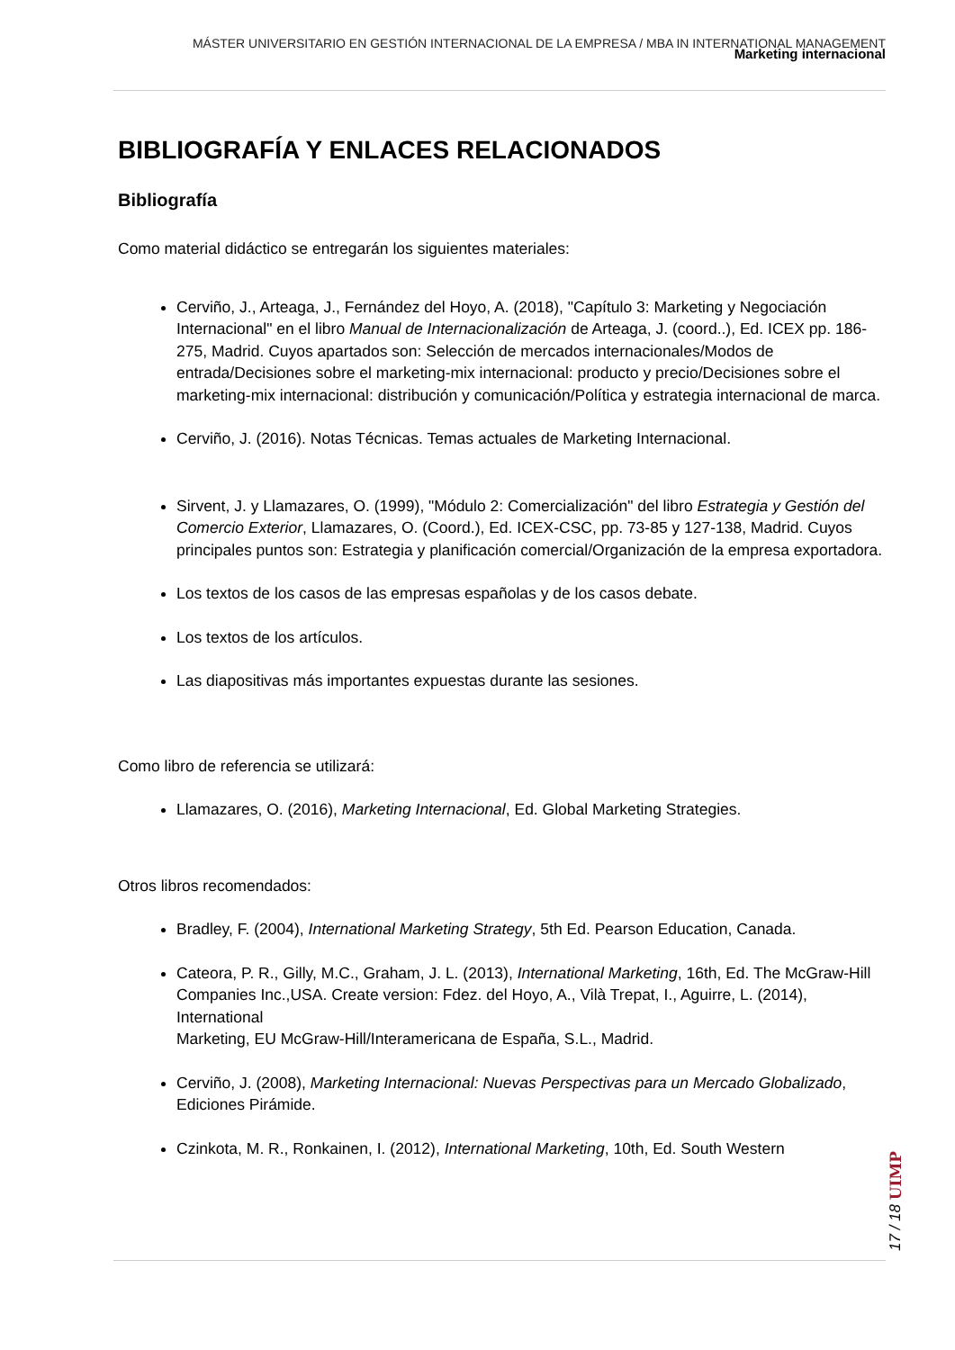MÁSTER UNIVERSITARIO EN GESTIÓN INTERNACIONAL DE LA EMPRESA / MBA IN INTERNATIONAL MANAGEMENT
Marketing internacional
BIBLIOGRAFÍA Y ENLACES RELACIONADOS
Bibliografía
Como material didáctico se entregarán los siguientes materiales:
Cerviño, J., Arteaga, J., Fernández del Hoyo, A. (2018), "Capítulo 3: Marketing y Negociación Internacional" en el libro Manual de Internacionalización de Arteaga, J. (coord..), Ed. ICEX pp. 186-275, Madrid. Cuyos apartados son: Selección de mercados internacionales/Modos de entrada/Decisiones sobre el marketing-mix internacional: producto y precio/Decisiones sobre el marketing-mix internacional: distribución y comunicación/Política y estrategia internacional de marca.
Cerviño, J. (2016). Notas Técnicas. Temas actuales de Marketing Internacional.
Sirvent, J. y Llamazares, O. (1999), "Módulo 2: Comercialización" del libro Estrategia y Gestión del Comercio Exterior, Llamazares, O. (Coord.), Ed. ICEX-CSC, pp. 73-85 y 127-138, Madrid. Cuyos principales puntos son: Estrategia y planificación comercial/Organización de la empresa exportadora.
Los textos de los casos de las empresas españolas y de los casos debate.
Los textos de los artículos.
Las diapositivas más importantes expuestas durante las sesiones.
Como libro de referencia se utilizará:
Llamazares, O. (2016), Marketing Internacional, Ed. Global Marketing Strategies.
Otros libros recomendados:
Bradley, F. (2004), International Marketing Strategy, 5th Ed. Pearson Education, Canada.
Cateora, P. R., Gilly, M.C., Graham, J. L. (2013), International Marketing, 16th, Ed. The McGraw-Hill Companies Inc.,USA. Create version: Fdez. del Hoyo, A., Vilà Trepat, I., Aguirre, L. (2014), International
Marketing, EU McGraw-Hill/Interamericana de España, S.L., Madrid.
Cerviño, J. (2008), Marketing Internacional: Nuevas Perspectivas para un Mercado Globalizado, Ediciones Pirámide.
Czinkota, M. R., Ronkainen, I. (2012), International Marketing, 10th, Ed. South Western
17 / 18 UIMP